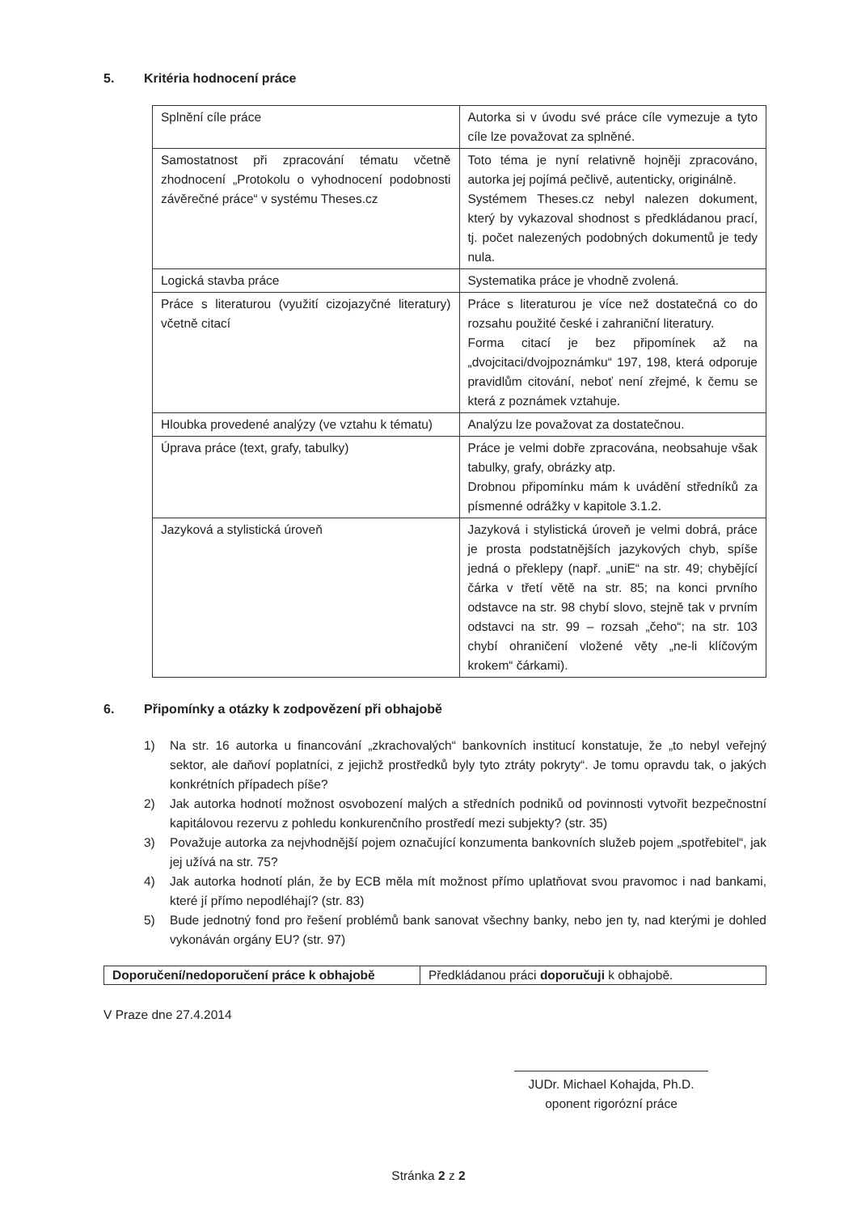5. Kritéria hodnocení práce
| Splnění cíle práce | Autorka si v úvodu své práce cíle vymezuje a tyto cíle lze považovat za splněné. |
| Samostatnost při zpracování tématu včetně zhodnocení „Protokolu o vyhodnocení podobnosti závěrečné práce“ v systému Theses.cz | Toto téma je nyní relativně hojněji zpracováno, autorka jej pojímá pečlivě, autenticky, originálně. Systémem Theses.cz nebyl nalezen dokument, který by vykazoval shodnost s předkládanou prací, tj. počet nalezených podobných dokumentů je tedy nula. |
| Logická stavba práce | Systematika práce je vhodně zvolená. |
| Práce s literaturou (využití cizojazyčné literatury) včetně citací | Práce s literaturou je více než dostatečná co do rozsahu použité české i zahraniční literatury. Forma citací je bez připomínek až na „dvojcitaci/dvojpoznámku“ 197, 198, která odporuje pravidlům citování, neboť není zřejmé, k čemu se která z poznámek vztahuje. |
| Hloubka provedené analýzy (ve vztahu k tématu) | Analýzu lze považovat za dostatečnou. |
| Úprava práce (text, grafy, tabulky) | Práce je velmi dobře zpracována, neobsahuje však tabulky, grafy, obrázky atp. Drobnou připomínku mám k uvádění středníků za písmenné odrážky v kapitole 3.1.2. |
| Jazyková a stylistická úroveň | Jazyková i stylistická úroveň je velmi dobrá, práce je prosta podstatnějších jazykových chyb, spíše jedná o překlepy (např. „uniE“ na str. 49; chybějící čárka v třetí větě na str. 85; na konci prvního odstavce na str. 98 chybí slovo, stejně tak v prvním odstavci na str. 99 – rozsah „čeho“; na str. 103 chybí ohraničení vložené věty „ne-li klíčovým krokem“ čárkami). |
6. Připomínky a otázky k zodpovězení při obhajobě
1) Na str. 16 autorka u financování „zkrachovalých“ bankovních institucí konstatuje, že „to nebyl veřejný sektor, ale daňoví poplatníci, z jejichž prostředků byly tyto ztráty pokryty“. Je tomu opravdu tak, o jakých konkrétních případech píše?
2) Jak autorka hodnotí možnost osvobození malých a středních podniků od povinnosti vytvořit bezpečnostní kapitálovou rezervu z pohledu konkurenčního prostředí mezi subjekty? (str. 35)
3) Považuje autorka za nejvhodnější pojem označující konzumenta bankovních služeb pojem „spotřebitel“, jak jej užívá na str. 75?
4) Jak autorka hodnotí plán, že by ECB měla mít možnost přímo uplatňovat svou pravomoc i nad bankami, které jí přímo nepodléhají? (str. 83)
5) Bude jednotný fond pro řešení problémů bank sanovat všechny banky, nebo jen ty, nad kterými je dohled vykonáván orgány EU? (str. 97)
| Doporučení/nedoporučení práce k obhajobě | Předkládanou práci doporučuji k obhajobě. |
V Praze dne 27.4.2014
JUDr. Michael Kohajda, Ph.D.
oponent rigorózní práce
Stránka 2 z 2